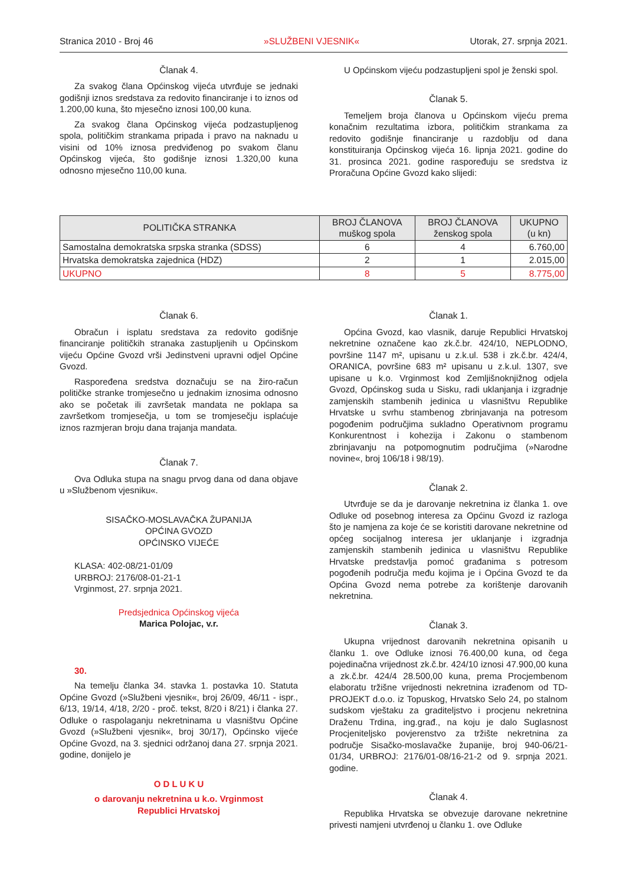Stranica 2010 - Broj 46 »SLUŽBENI VJESNIK« Utorak, 27. srpnja 2021.
Članak 4.
Za svakog člana Općinskog vijeća utvrđuje se jednaki godišnji iznos sredstava za redovito financiranje i to iznos od 1.200,00 kuna, što mjesečno iznosi 100,00 kuna.
Za svakog člana Općinskog vijeća podzastupljenog spola, političkim strankama pripada i pravo na naknadu u visini od 10% iznosa predviđenog po svakom članu Općinskog vijeća, što godišnje iznosi 1.320,00 kuna odnosno mjesečno 110,00 kuna.
U Općinskom vijeću podzastupljeni spol je ženski spol.
Članak 5.
Temeljem broja članova u Općinskom vijeću prema konačnim rezultatima izbora, političkim strankama za redovito godišnje financiranje u razdoblju od dana konstituiranja Općinskog vijeća 16. lipnja 2021. godine do 31. prosinca 2021. godine raspoređuju se sredstva iz Proračuna Općine Gvozd kako slijedi:
| POLITIČKA STRANKA | BROJ ČLANOVA muškog spola | BROJ ČLANOVA ženskog spola | UKUPNO (u kn) |
| --- | --- | --- | --- |
| Samostalna demokratska srpska stranka (SDSS) | 6 | 4 | 6.760,00 |
| Hrvatska demokratska zajednica (HDZ) | 2 | 1 | 2.015,00 |
| UKUPNO | 8 | 5 | 8.775,00 |
Članak 6.
Obračun i isplatu sredstava za redovito godišnje financiranje političkih stranaka zastupljenih u Općinskom vijeću Općine Gvozd vrši Jedinstveni upravni odjel Općine Gvozd.
Raspoređena sredstva doznačuju se na žiro-račun političke stranke tromjesečno u jednakim iznosima odnosno ako se početak ili završetak mandata ne poklapa sa završetkom tromjesečja, u tom se tromjesečju isplaćuje iznos razmjeran broju dana trajanja mandata.
Članak 7.
Ova Odluka stupa na snagu prvog dana od dana objave u »Službenom vjesniku«.
SISAČKO-MOSLAVAČKA ŽUPANIJA
OPĆINA GVOZD
OPĆINSKO VIJEĆE
KLASA: 402-08/21-01/09
URBROJ: 2176/08-01-21-1
Vrginmost, 27. srpnja 2021.
Predsjednica Općinskog vijeća
Marica Polojac, v.r.
30.
Na temelju članka 34. stavka 1. postavka 10. Statuta Općine Gvozd (»Službeni vjesnik«, broj 26/09, 46/11 - ispr., 6/13, 19/14, 4/18, 2/20 - proč. tekst, 8/20 i 8/21) i članka 27. Odluke o raspolaganju nekretninama u vlasništvu Općine Gvozd (»Službeni vjesnik«, broj 30/17), Općinsko vijeće Općine Gvozd, na 3. sjednici održanoj dana 27. srpnja 2021. godine, donijelo je
O D L U K U
o darovanju nekretnina u k.o. Vrginmost
Republici Hrvatskoj
Članak 1.
Općina Gvozd, kao vlasnik, daruje Republici Hrvatskoj nekretnine označene kao zk.č.br. 424/10, NEPLODNO, površine 1147 m², upisanu u z.k.ul. 538 i zk.č.br. 424/4, ORANICA, površine 683 m² upisanu u z.k.ul. 1307, sve upisane u k.o. Vrginmost kod Zemljišnoknjižnog odjela Gvozd, Općinskog suda u Sisku, radi uklanjanja i izgradnje zamjenskih stambenih jedinica u vlasništvu Republike Hrvatske u svrhu stambenog zbrinjavanja na potresom pogođenim područjima sukladno Operativnom programu Konkurentnost i kohezija i Zakonu o stambenom zbrinjavanju na potpomognutim područjima (»Narodne novine«, broj 106/18 i 98/19).
Članak 2.
Utvrđuje se da je darovanje nekretnina iz članka 1. ove Odluke od posebnog interesa za Općinu Gvozd iz razloga što je namjena za koje će se koristiti darovane nekretnine od općeg socijalnog interesa jer uklanjanje i izgradnja zamjenskih stambenih jedinica u vlasništvu Republike Hrvatske predstavlja pomoć građanima s potresom pogođenih područja među kojima je i Općina Gvozd te da Općina Gvozd nema potrebe za korištenje darovanih nekretnina.
Članak 3.
Ukupna vrijednost darovanih nekretnina opisanih u članku 1. ove Odluke iznosi 76.400,00 kuna, od čega pojedinačna vrijednost zk.č.br. 424/10 iznosi 47.900,00 kuna a zk.č.br. 424/4 28.500,00 kuna, prema Procjembenom elaboratu tržišne vrijednosti nekretnina izrađenom od TD-PROJEKT d.o.o. iz Topuskog, Hrvatsko Selo 24, po stalnom sudskom vještaku za graditeljstvo i procjenu nekretnina Draženu Trdina, ing.građ., na koju je dalo Suglasnost Procjeniteljsko povjerenstvo za tržište nekretnina za područje Sisačko-moslavačke županije, broj 940-06/21-01/34, URBROJ: 2176/01-08/16-21-2 od 9. srpnja 2021. godine.
Članak 4.
Republika Hrvatska se obvezuje darovane nekretnine privesti namjeni utvrđenoj u članku 1. ove Odluke